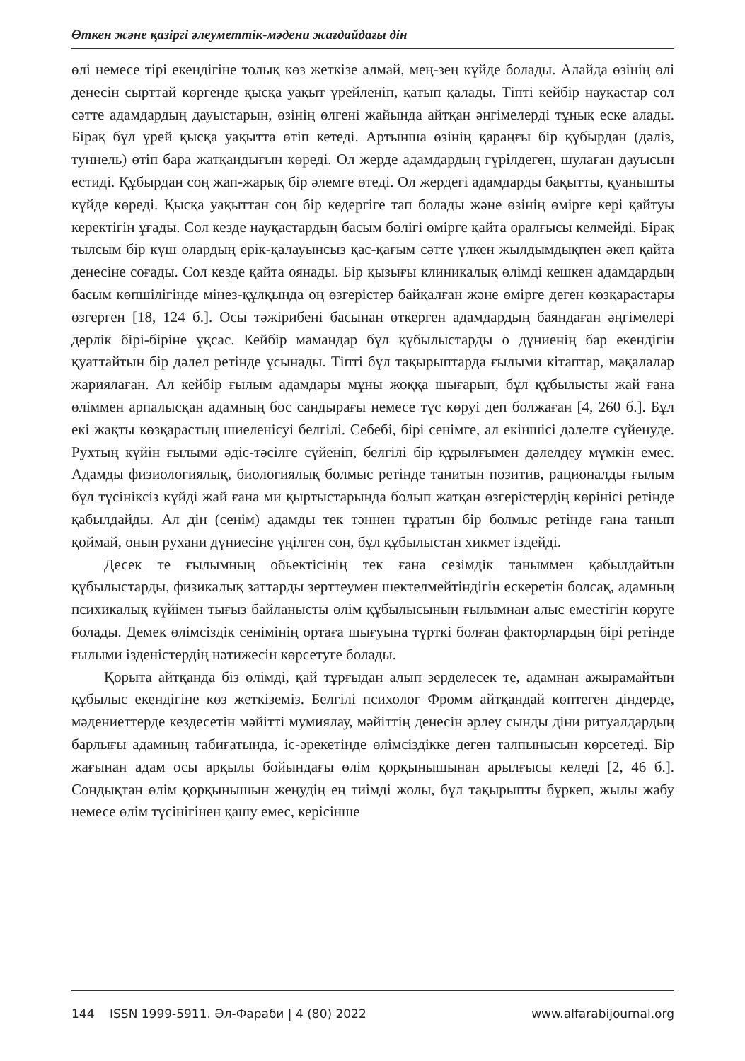Өткен және қазіргі әлеуметтік-мәдени жағдайдағы дін
өлі немесе тірі екендігіне толық көз жеткізе алмай, мең-зең күйде болады. Алайда өзінің өлі денесін сырттай көргенде қысқа уақыт үрейленіп, қатып қалады. Тіпті кейбір науқастар сол сәтте адамдардың дауыстарын, өзінің өлгені жайында айтқан әңгімелерді тұнық еске алады. Бірақ бұл үрей қысқа уақытта өтіп кетеді. Артынша өзінің қараңғы бір құбырдан (дәліз, туннель) өтіп бара жатқандығын көреді. Ол жерде адамдардың гүрілдеген, шулаған дауысын естиді. Құбырдан соң жап-жарық бір әлемге өтеді. Ол жердегі адамдарды бақытты, қуанышты күйде көреді. Қысқа уақыттан соң бір кедергіге тап болады және өзінің өмірге кері қайтуы керектігін ұғады. Сол кезде науқастардың басым бөлігі өмірге қайта оралғысы келмейді. Бірақ тылсым бір күш олардың ерік-қалауынсыз қас-қағым сәтте үлкен жылдымдықпен әкеп қайта денесіне соғады. Сол кезде қайта оянады. Бір қызығы клиникалық өлімді кешкен адамдардың басым көпшілігінде мінез-құлқында оң өзгерістер байқалған және өмірге деген көзқарастары өзгерген [18, 124 б.]. Осы тәжірибені басынан өткерген адамдардың баяндаған әңгімелері дерлік бірі-біріне ұқсас. Кейбір мамандар бұл құбылыстарды о дүниенің бар екендігін қуаттайтын бір дәлел ретінде ұсынады. Тіпті бұл тақырыптарда ғылыми кітаптар, мақалалар жариялаған. Ал кейбір ғылым адамдары мұны жоққа шығарып, бұл құбылысты жай ғана өліммен арпалысқан адамның бос сандырағы немесе түс көруі деп болжаған [4, 260 б.]. Бұл екі жақты көзқарастың шиеленісуі белгілі. Себебі, бірі сенімге, ал екіншісі дәлелге сүйенуде. Рухтың күйін ғылыми әдіс-тәсілге сүйеніп, белгілі бір құрылғымен дәлелдеу мүмкін емес. Адамды физиологиялық, биологиялық болмыс ретінде танитын позитив, рационалды ғылым бұл түсініксіз күйді жай ғана ми қыртыстарында болып жатқан өзгерістердің көрінісі ретінде қабылдайды. Ал дін (сенім) адамды тек тәннен тұратын бір болмыс ретінде ғана танып қоймай, оның рухани дүниесіне үңілген соң, бұл құбылыстан хикмет іздейді.
Десек те ғылымның обьектісінің тек ғана сезімдік таныммен қабылдайтын құбылыстарды, физикалық заттарды зерттеумен шектелмейтіндігін ескеретін болсақ, адамның психикалық күйімен тығыз байланысты өлім құбылысының ғылымнан алыс еместігін көруге болады. Демек өлімсіздік сенімінің ортаға шығуына түрткі болған факторлардың бірі ретінде ғылыми ізденістердің нәтижесін көрсетуге болады.
Қорыта айтқанда біз өлімді, қай тұрғыдан алып зерделесек те, адамнан ажырамайтын құбылыс екендігіне көз жеткіземіз. Белгілі психолог Фромм айтқандай көптеген діндерде, мәдениеттерде кездесетін мәйітті мумиялау, мәйіттің денесін әрлеу сынды діни ритуалдардың барлығы адамның табиғатында, іс-әрекетінде өлімсіздікке деген талпынысын көрсетеді. Бір жағынан адам осы арқылы бойындағы өлім қорқынышынан арылғысы келеді [2, 46 б.]. Сондықтан өлім қорқынышын жеңудің ең тиімді жолы, бұл тақырыпты бүркеп, жылы жабу немесе өлім түсінігінен қашу емес, керісінше
144 ISSN 1999-5911. Әл-Фараби | 4 (80) 2022 www.alfarabijournal.org